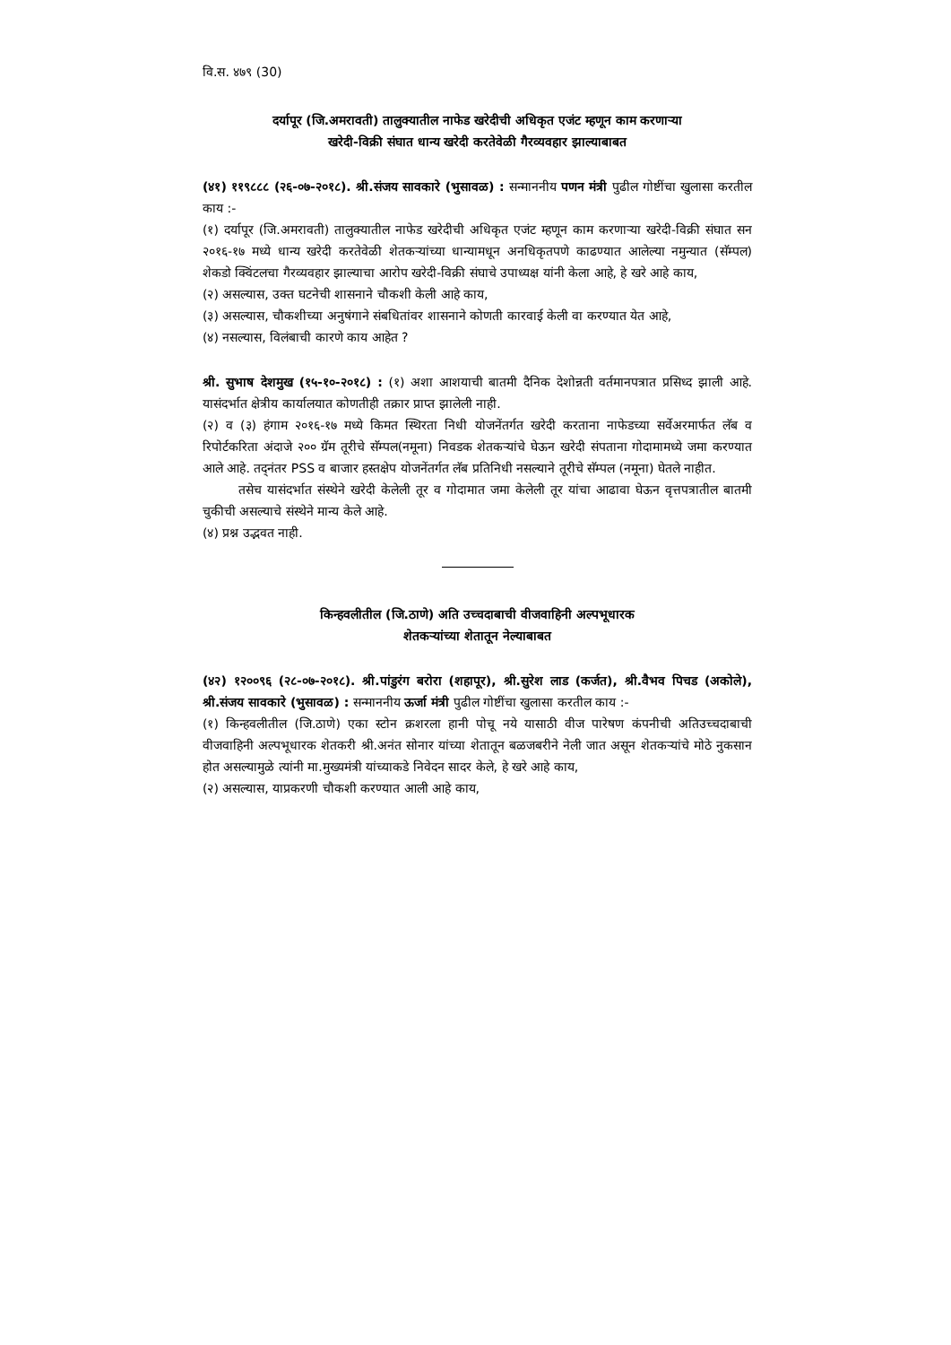वि.स. ४७९ (30)
दर्यापूर (जि.अमरावती) तालुक्यातील नाफेड खरेदीची अधिकृत एजंट म्हणून काम करणाऱ्या
खरेदी-विक्री संघात धान्य खरेदी करतेवेळी गैरव्यवहार झाल्याबाबत
(४१) ११९८८८ (२६-०७-२०१८). श्री.संजय सावकारे (भुसावळ) : सन्माननीय पणन मंत्री पुढील गोष्टींचा खुलासा करतील काय :-
(१) दर्यापूर (जि.अमरावती) तालुक्यातील नाफेड खरेदीची अधिकृत एजंट म्हणून काम करणाऱ्या खरेदी-विक्री संघात सन २०१६-१७ मध्ये धान्य खरेदी करतेवेळी शेतकऱ्यांच्या धान्यामधून अनधिकृतपणे काढण्यात आलेल्या नमुन्यात (सॅम्पल) शेकडो क्विंटलचा गैरव्यवहार झाल्याचा आरोप खरेदी-विक्री संघाचे उपाध्यक्ष यांनी केला आहे, हे खरे आहे काय,
(२) असल्यास, उक्त घटनेची शासनाने चौकशी केली आहे काय,
(३) असल्यास, चौकशीच्या अनुषंगाने संबधितांवर शासनाने कोणती कारवाई केली वा करण्यात येत आहे,
(४) नसल्यास, विलंबाची कारणे काय आहेत ?
श्री. सुभाष देशमुख (१५-१०-२०१८) : (१) अशा आशयाची बातमी दैनिक देशोन्नती वर्तमानपत्रात प्रसिध्द झाली आहे. यासंदर्भात क्षेत्रीय कार्यालयात कोणतीही तक्रार प्राप्त झालेली नाही.
(२) व (३) हंगाम २०१६-१७ मध्ये किमत स्थिरता निधी योजनेंतर्गत खरेदी करताना नाफेडच्या सर्वेअरमार्फत लॅब व रिपोर्टकरिता अंदाजे २०० ग्रॅम तूरीचे सॅम्पल(नमूना) निवडक शेतकऱ्यांचे घेऊन खरेदी संपताना गोदामामध्ये जमा करण्यात आले आहे. तद्नंतर PSS व बाजार हस्तक्षेप योजनेंतर्गत लॅब प्रतिनिधी नसल्याने तूरीचे सॅम्पल (नमूना) घेतले नाहीत.
तसेच यासंदर्भात संस्थेने खरेदी केलेली तूर व गोदामात जमा केलेली तूर यांचा आढावा घेऊन वृत्तपत्रातील बातमी चुकीची असल्याचे संस्थेने मान्य केले आहे.
(४) प्रश्न उद्भवत नाही.
किन्हवलीतील (जि.ठाणे) अति उच्चदाबाची वीजवाहिनी अल्पभूधारक
शेतकऱ्यांच्या शेतातून नेल्याबाबत
(४२) १२००९६ (२८-०७-२०१८). श्री.पांडुरंग बरोरा (शहापूर), श्री.सुरेश लाड (कर्जत), श्री.वैभव पिचड (अकोले), श्री.संजय सावकारे (भुसावळ) : सन्माननीय ऊर्जा मंत्री पुढील गोष्टींचा खुलासा करतील काय :-
(१) किन्हवलीतील (जि.ठाणे) एका स्टोन क्रशरला हानी पोचू नये यासाठी वीज पारेषण कंपनीची अतिउच्चदाबाची वीजवाहिनी अल्पभूधारक शेतकरी श्री.अनंत सोनार यांच्या शेतातून बळजबरीने नेली जात असून शेतकऱ्यांचे मोठे नुकसान होत असल्यामुळे त्यांनी मा.मुख्यमंत्री यांच्याकडे निवेदन सादर केले, हे खरे आहे काय,
(२) असल्यास, याप्रकरणी चौकशी करण्यात आली आहे काय,